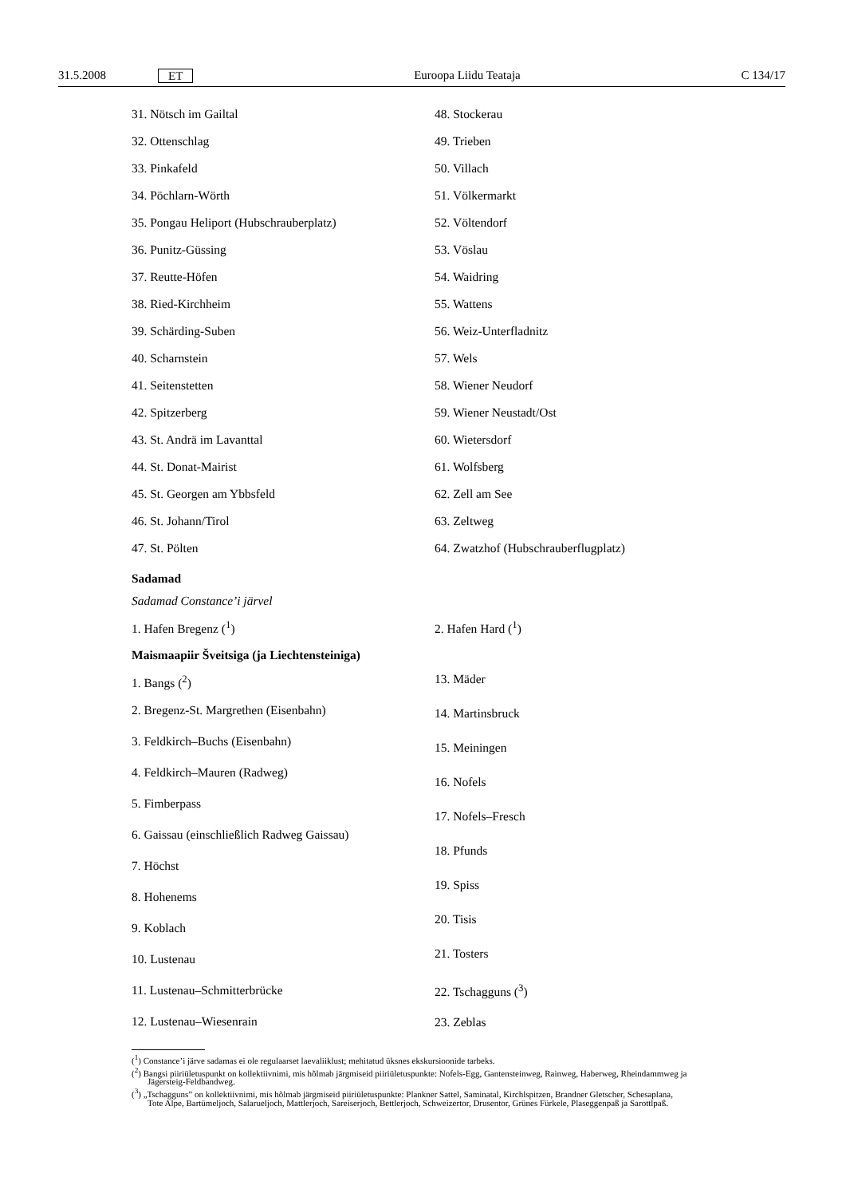31.5.2008 ET Euroopa Liidu Teataja C 134/17
31. Nötsch im Gailtal
32. Ottenschlag
33. Pinkafeld
34. Pöchlarn-Wörth
35. Pongau Heliport (Hubschrauberplatz)
36. Punitz-Güssing
37. Reutte-Höfen
38. Ried-Kirchheim
39. Schärding-Suben
40. Scharnstein
41. Seitenstetten
42. Spitzerberg
43. St. Andrä im Lavanttal
44. St. Donat-Mairist
45. St. Georgen am Ybbsfeld
46. St. Johann/Tirol
47. St. Pölten
48. Stockerau
49. Trieben
50. Villach
51. Völkermarkt
52. Völtendorf
53. Vöslau
54. Waidring
55. Wattens
56. Weiz-Unterfladnitz
57. Wels
58. Wiener Neudorf
59. Wiener Neustadt/Ost
60. Wietersdorf
61. Wolfsberg
62. Zell am See
63. Zeltweg
64. Zwatzhof (Hubschrauberflugplatz)
Sadamad
Sadamad Constance’i järvel
1. Hafen Bregenz (<sup>1</sup>) 2. Hafen Hard (<sup>1</sup>)
Maismaapiir Šveitsiga (ja Liechtensteiniga)
1. Bangs (<sup>2</sup>)
2. Bregenz-St. Margrethen (Eisenbahn)
3. Feldkirch–Buchs (Eisenbahn)
4. Feldkirch–Mauren (Radweg)
5. Fimberpass
6. Gaissau (einschließlich Radweg Gaissau)
7. Höchst
8. Hohenems
9. Koblach
10. Lustenau
11. Lustenau–Schmitterbrücke
12. Lustenau–Wiesenrain
13. Mäder
14. Martinsbruck
15. Meiningen
16. Nofels
17. Nofels–Fresch
18. Pfunds
19. Spiss
20. Tisis
21. Tosters
22. Tschagguns (<sup>3</sup>)
23. Zeblas
(<sup>1</sup>) Constance’i järve sadamas ei ole regulaarset laevaliiklust; mehitatud üksnes ekskursioonide tarbeks.
(<sup>2</sup>) Bangsi piiriületuspunkt on kollektiivnimi, mis hõlmab järgmiseid piiriületuspunkte: Nofels-Egg, Gantensteinweg, Rainweg, Haberweg, Rheindammweg ja Jägersteig-Feldbandweg.
(<sup>3</sup>) „Tschagguns” on kollektiivnimi, mis hõlmab järgmiseid piiriületuspunkte: Plankner Sattel, Saminatal, Kirchlspitzen, Brandner Gletscher, Schesaplana, Tote Alpe, Bartümeljoch, Salarueljoch, Mattlerjoch, Sareiserjoch, Bettlerjoch, Schweizertor, Drusentor, Grünes Fürkele, Plaseggenpaß ja Sarottlpaß.